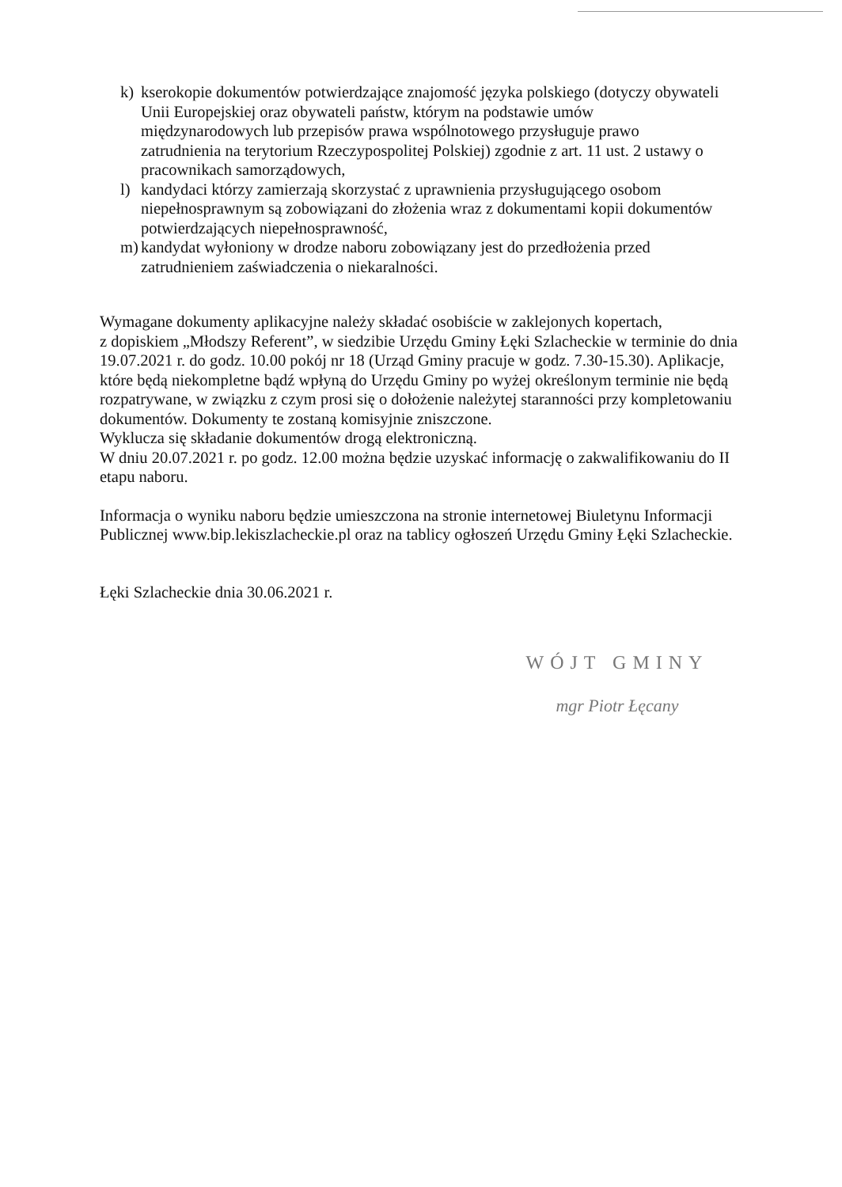k) kserokopie dokumentów potwierdzające znajomość języka polskiego (dotyczy obywateli
Unii Europejskiej oraz obywateli państw, którym na podstawie umów
międzynarodowych lub przepisów prawa wspólnotowego przysługuje prawo
zatrudnienia na terytorium Rzeczypospolitej Polskiej) zgodnie z art. 11 ust. 2 ustawy o
pracownikach samorządowych,
l) kandydaci którzy zamierzają skorzystać z uprawnienia przysługującego osobom
niepełnosprawnym są zobowiązani do złożenia wraz z dokumentami kopii dokumentów
potwierdzających niepełnosprawność,
m) kandydat wyłoniony w drodze naboru zobowiązany jest do przedłożenia przed
zatrudnieniem zaświadczenia o niekaralności.
Wymagane dokumenty aplikacyjne należy składać osobiście w zaklejonych kopertach,
z dopiskiem „Młodszy Referent”, w siedzibie Urzędu Gminy Łęki Szlacheckie w terminie do dnia 19.07.2021 r. do godz. 10.00 pokój nr 18 (Urząd Gminy pracuje w godz. 7.30-15.30). Aplikacje, które będą niekompletne bądź wpłyną do Urzędu Gminy po wyżej określonym terminie nie będą rozpatrywane, w związku z czym prosi się o dołożenie należytej staranności przy kompletowaniu dokumentów. Dokumenty te zostaną komisyjnie zniszczone.
Wyklucza się składanie dokumentów drogą elektroniczną.
W dniu 20.07.2021 r. po godz. 12.00 można będzie uzyskać informację o zakwalifikowaniu do II etapu naboru.
Informacja o wyniku naboru będzie umieszczona na stronie internetowej Biuletynu Informacji Publicznej www.bip.lekiszlacheckie.pl oraz na tablicy ogłoszeń Urzędu Gminy Łęki Szlacheckie.
Łęki Szlacheckie dnia 30.06.2021 r.
WÓJT GMINY
mgr Piotr Łęcany